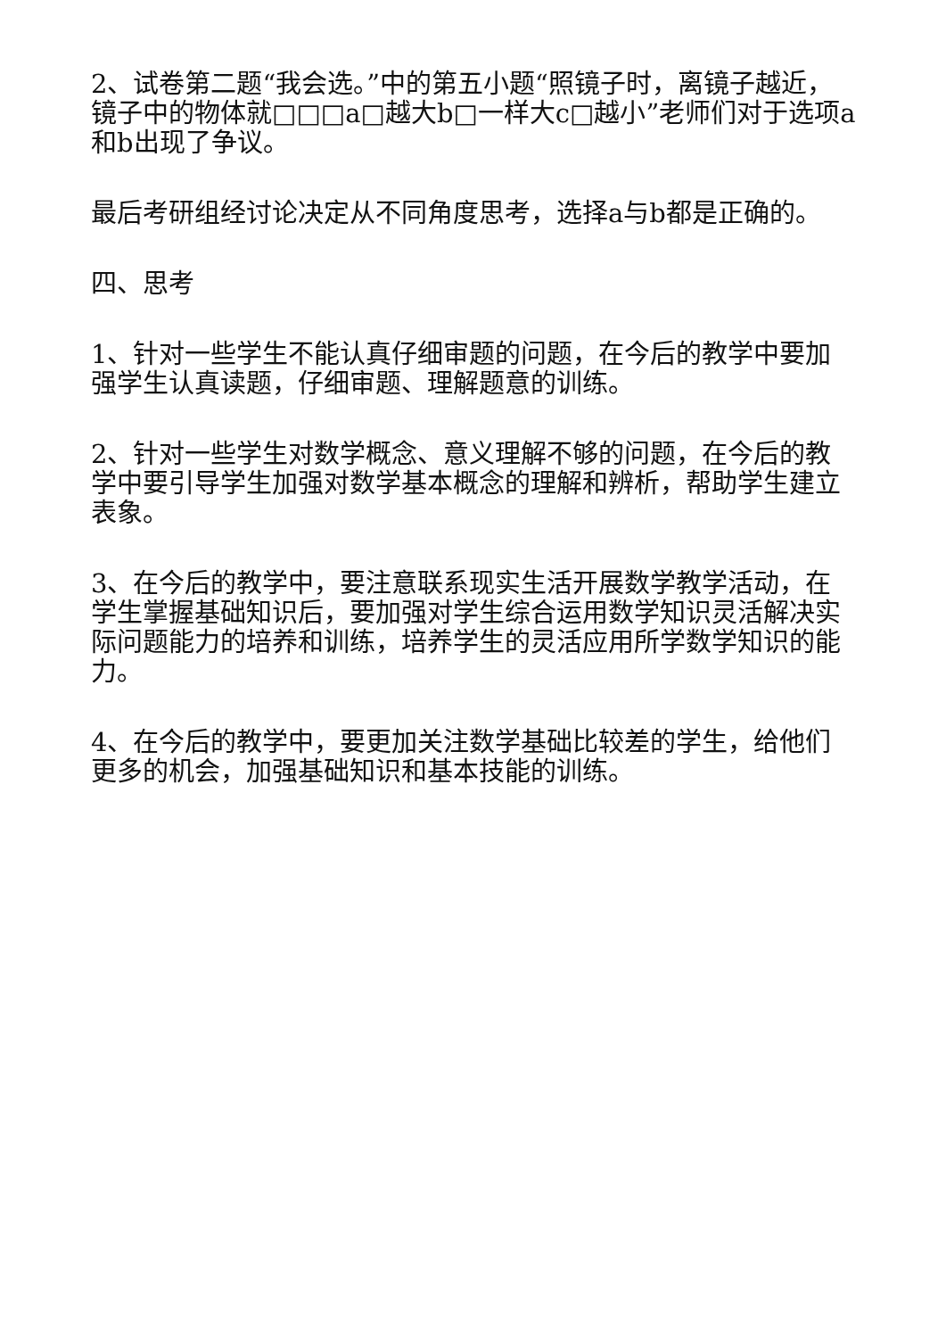2、试卷第二题“我会选。”中的第五小题“照镜子时，离镜子越近，镜子中的物体就□□□a□越大b□一样大c□越小”老师们对于选项a和b出现了争议。
最后考研组经讨论决定从不同角度思考，选择a与b都是正确的。
四、思考
1、针对一些学生不能认真仔细审题的问题，在今后的教学中要加强学生认真读题，仔细审题、理解题意的训练。
2、针对一些学生对数学概念、意义理解不够的问题，在今后的教学中要引导学生加强对数学基本概念的理解和辨析，帮助学生建立表象。
3、在今后的教学中，要注意联系现实生活开展数学教学活动，在学生掌握基础知识后，要加强对学生综合运用数学知识灵活解决实际问题能力的培养和训练，培养学生的灵活应用所学数学知识的能力。
4、在今后的教学中，要更加关注数学基础比较差的学生，给他们更多的机会，加强基础知识和基本技能的训练。